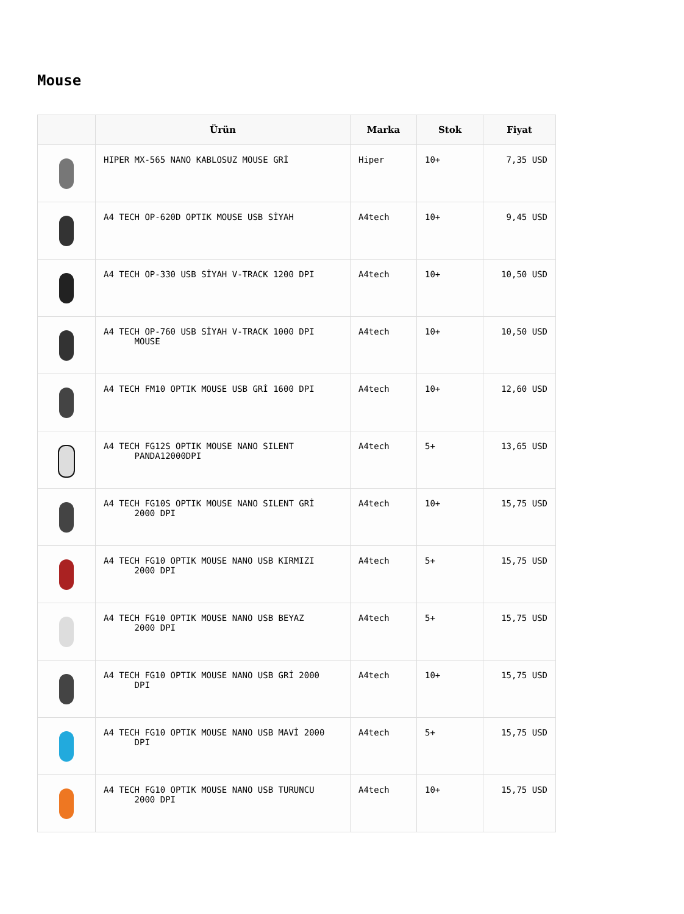Mouse
| | Ürün | Marka | Stok | Fiyat |
| --- | --- | --- | --- | --- |
| | HIPER MX-565 NANO KABLOSUZ MOUSE GRİ | Hiper | 10+ | 7,35 USD |
| | A4 TECH OP-620D OPTIK MOUSE USB SİYAH | A4tech | 10+ | 9,45 USD |
| | A4 TECH OP-330 USB SİYAH V-TRACK 1200 DPI | A4tech | 10+ | 10,50 USD |
| | A4 TECH OP-760 USB SİYAH V-TRACK 1000 DPI MOUSE | A4tech | 10+ | 10,50 USD |
| | A4 TECH FM10 OPTIK MOUSE USB GRİ 1600 DPI | A4tech | 10+ | 12,60 USD |
| | A4 TECH FG12S OPTIK MOUSE NANO SILENT PANDA12000DPI | A4tech | 5+ | 13,65 USD |
| | A4 TECH FG10S OPTIK MOUSE NANO SILENT GRİ 2000 DPI | A4tech | 10+ | 15,75 USD |
| | A4 TECH FG10 OPTIK MOUSE NANO USB KIRMIZI 2000 DPI | A4tech | 5+ | 15,75 USD |
| | A4 TECH FG10 OPTIK MOUSE NANO USB BEYAZ 2000 DPI | A4tech | 5+ | 15,75 USD |
| | A4 TECH FG10 OPTIK MOUSE NANO USB GRİ 2000 DPI | A4tech | 10+ | 15,75 USD |
| | A4 TECH FG10 OPTIK MOUSE NANO USB MAVİ 2000 DPI | A4tech | 5+ | 15,75 USD |
| | A4 TECH FG10 OPTIK MOUSE NANO USB TURUNCU 2000 DPI | A4tech | 10+ | 15,75 USD |